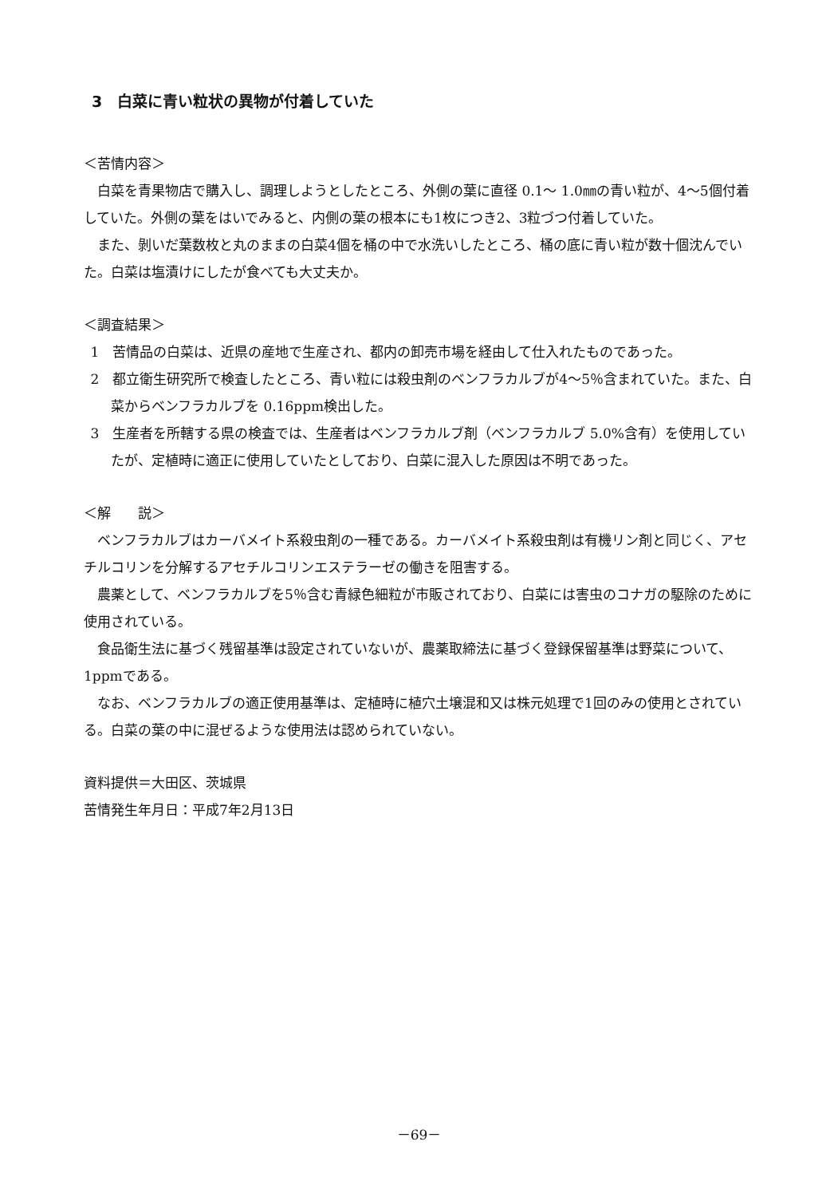3　白菜に青い粒状の異物が付着していた
＜苦情内容＞
白菜を青果物店で購入し、調理しようとしたところ、外側の葉に直径 0.1～ 1.0㎜の青い粒が、4～5個付着していた。外側の葉をはいでみると、内側の葉の根本にも1枚につき2、3粒づつ付着していた。
また、剝いだ葉数枚と丸のままの白菜4個を桶の中で水洗いしたところ、桶の底に青い粒が数十個沈んでいた。白菜は塩漬けにしたが食べても大丈夫か。
＜調査結果＞
1　苦情品の白菜は、近県の産地で生産され、都内の卸売市場を経由して仕入れたものであった。
2　都立衛生研究所で検査したところ、青い粒には殺虫剤のベンフラカルブが4～5％含まれていた。また、白菜からベンフラカルブを 0.16ppm検出した。
3　生産者を所轄する県の検査では、生産者はベンフラカルブ剤（ベンフラカルブ 5.0%含有）を使用していたが、定植時に適正に使用していたとしており、白菜に混入した原因は不明であった。
＜解　　説＞
ベンフラカルブはカーバメイト系殺虫剤の一種である。カーバメイト系殺虫剤は有機リン剤と同じく、アセチルコリンを分解するアセチルコリンエステラーゼの働きを阻害する。
農薬として、ベンフラカルブを5％含む青緑色細粒が市販されており、白菜には害虫のコナガの駆除のために使用されている。
食品衛生法に基づく残留基準は設定されていないが、農薬取締法に基づく登録保留基準は野菜について、1ppmである。
なお、ベンフラカルブの適正使用基準は、定植時に植穴土壌混和又は株元処理で1回のみの使用とされている。白菜の葉の中に混ぜるような使用法は認められていない。
資料提供＝大田区、茨城県
苦情発生年月日：平成7年2月13日
－69－